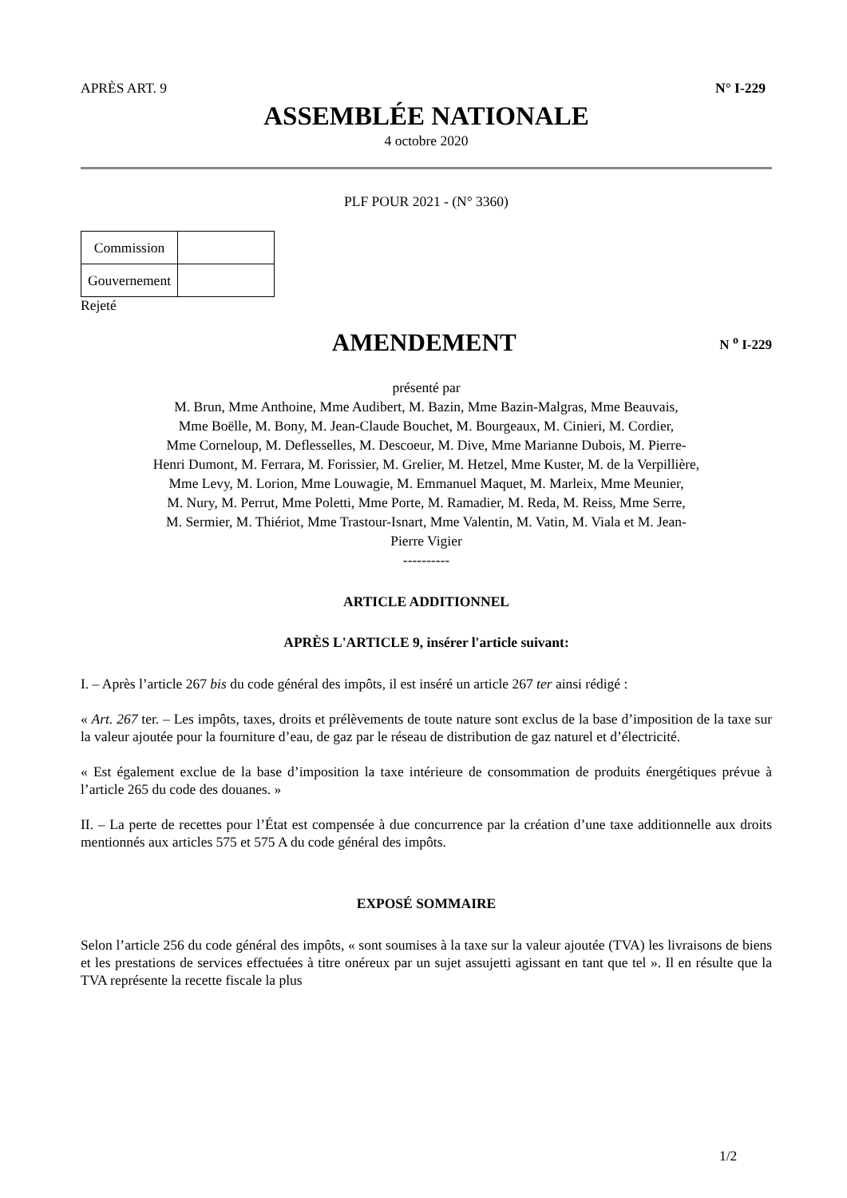APRÈS ART. 9 N° I-229
ASSEMBLÉE NATIONALE
4 octobre 2020
PLF POUR 2021 - (N° 3360)
| Commission | |
| Gouvernement | |
Rejeté
AMENDEMENT
N <sup>o</sup> I-229
présenté par
M. Brun, Mme Anthoine, Mme Audibert, M. Bazin, Mme Bazin-Malgras, Mme Beauvais,
Mme Boëlle, M. Bony, M. Jean-Claude Bouchet, M. Bourgeaux, M. Cinieri, M. Cordier,
Mme Corneloup, M. Deflesselles, M. Descoeur, M. Dive, Mme Marianne Dubois, M. Pierre-
Henri Dumont, M. Ferrara, M. Forissier, M. Grelier, M. Hetzel, Mme Kuster, M. de la Verpillière,
Mme Levy, M. Lorion, Mme Louwagie, M. Emmanuel Maquet, M. Marleix, Mme Meunier,
M. Nury, M. Perrut, Mme Poletti, Mme Porte, M. Ramadier, M. Reda, M. Reiss, Mme Serre,
M. Sermier, M. Thiériot, Mme Trastour-Isnart, Mme Valentin, M. Vatin, M. Viala et M. Jean-
Pierre Vigier
----------
ARTICLE ADDITIONNEL
APRÈS L'ARTICLE 9, insérer l'article suivant:
I. – Après l’article 267 bis du code général des impôts, il est inséré un article 267 ter ainsi rédigé :
« Art. 267 ter. – Les impôts, taxes, droits et prélèvements de toute nature sont exclus de la base d’imposition de la taxe sur la valeur ajoutée pour la fourniture d’eau, de gaz par le réseau de distribution de gaz naturel et d’électricité.
« Est également exclue de la base d’imposition la taxe intérieure de consommation de produits énergétiques prévue à l’article 265 du code des douanes. »
II. – La perte de recettes pour l’État est compensée à due concurrence par la création d’une taxe additionnelle aux droits mentionnés aux articles 575 et 575 A du code général des impôts.
EXPOSÉ SOMMAIRE
Selon l’article 256 du code général des impôts, « sont soumises à la taxe sur la valeur ajoutée (TVA) les livraisons de biens et les prestations de services effectuées à titre onéreux par un sujet assujetti agissant en tant que tel ». Il en résulte que la TVA représente la recette fiscale la plus
1/2